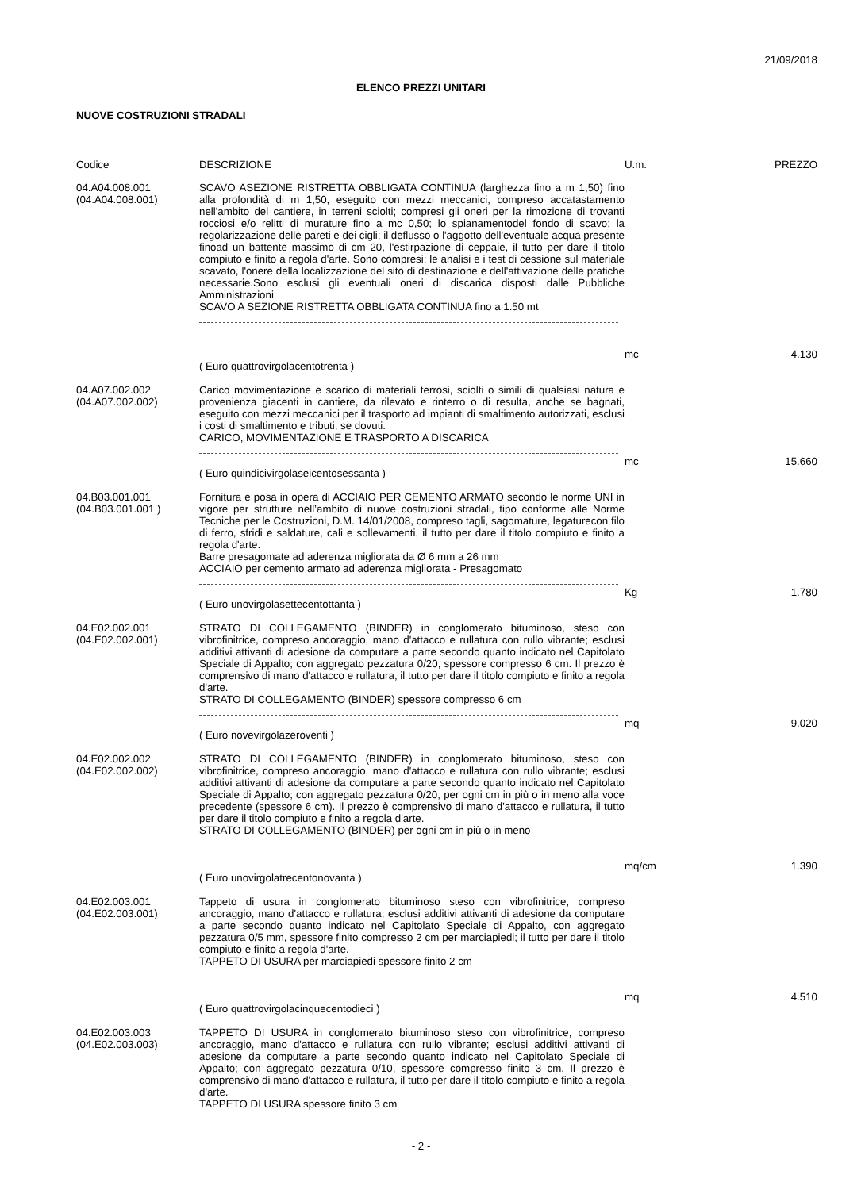21/09/2018
ELENCO PREZZI UNITARI
NUOVE COSTRUZIONI STRADALI
| Codice | DESCRIZIONE | U.m. | PREZZO |
| --- | --- | --- | --- |
| 04.A04.008.001 (04.A04.008.001) | SCAVO ASEZIONE RISTRETTA OBBLIGATA CONTINUA (larghezza fino a m 1,50) fino alla profondità di m 1,50, eseguito con mezzi meccanici, compreso accatastamento nell'ambito del cantiere, in terreni sciolti; compresi gli oneri per la rimozione di trovanti rocciosi e/o relitti di murature fino a mc 0,50; lo spianamentodel fondo di scavo; la regolarizzazione delle pareti e dei cigli; il deflusso o l'aggotto dell'eventuale acqua presente finoad un battente massimo di cm 20, l'estirpazione di ceppaie, il tutto per dare il titolo compiuto e finito a regola d'arte. Sono compresi: le analisi e i test di cessione sul materiale scavato, l'onere della localizzazione del sito di destinazione e dell'attivazione delle pratiche necessarie.Sono esclusi gli eventuali oneri di discarica disposti dalle Pubbliche Amministrazioni SCAVO A SEZIONE RISTRETTA OBBLIGATA CONTINUA fino a 1.50 mt | mc | 4.130 |
| | ( Euro quattrovirgolacentotrenta ) | | |
| 04.A07.002.002 (04.A07.002.002) | Carico movimentazione e scarico di materiali terrosi, sciolti o simili di qualsiasi natura e provenienza giacenti in cantiere, da rilevato e rinterro o di resulta, anche se bagnati, eseguito con mezzi meccanici per il trasporto ad impianti di smaltimento autorizzati, esclusi i costi di smaltimento e tributi, se dovuti. CARICO, MOVIMENTAZIONE E TRASPORTO A DISCARICA | mc | 15.660 |
| | ( Euro quindicivirgolaseicentosessanta ) | | |
| 04.B03.001.001 (04.B03.001.001 ) | Fornitura e posa in opera di ACCIAIO PER CEMENTO ARMATO secondo le norme UNI in vigore per strutture nell’ambito di nuove costruzioni stradali, tipo conforme alle Norme Tecniche per le Costruzioni, D.M. 14/01/2008, compreso tagli, sagomature, legaturecon filo di ferro, sfridi e saldature, cali e sollevamenti, il tutto per dare il titolo compiuto e finito a regola d'arte. Barre presagomate ad aderenza migliorata da Ø 6 mm a 26 mm ACCIAIO per cemento armato ad aderenza migliorata - Presagomato | Kg | 1.780 |
| | ( Euro unovirgolasettecentottanta ) | | |
| 04.E02.002.001 (04.E02.002.001) | STRATO DI COLLEGAMENTO (BINDER) in conglomerato bituminoso, steso con vibrofinitrice, compreso ancoraggio, mano d'attacco e rullatura con rullo vibrante; esclusi additivi attivanti di adesione da computare a parte secondo quanto indicato nel Capitolato Speciale di Appalto; con aggregato pezzatura 0/20, spessore compresso 6 cm. Il prezzo è comprensivo di mano d'attacco e rullatura, il tutto per dare il titolo compiuto e finito a regola d'arte. STRATO DI COLLEGAMENTO (BINDER) spessore compresso 6 cm | mq | 9.020 |
| | ( Euro novevirgolazeroventi ) | | |
| 04.E02.002.002 (04.E02.002.002) | STRATO DI COLLEGAMENTO (BINDER) in conglomerato bituminoso, steso con vibrofinitrice, compreso ancoraggio, mano d'attacco e rullatura con rullo vibrante; esclusi additivi attivanti di adesione da computare a parte secondo quanto indicato nel Capitolato Speciale di Appalto; con aggregato pezzatura 0/20, per ogni cm in più o in meno alla voce precedente (spessore 6 cm). Il prezzo è comprensivo di mano d'attacco e rullatura, il tutto per dare il titolo compiuto e finito a regola d'arte. STRATO DI COLLEGAMENTO (BINDER) per ogni cm in più o in meno | mq/cm | 1.390 |
| | ( Euro unovirgolatrecentonovanta ) | | |
| 04.E02.003.001 (04.E02.003.001) | Tappeto di usura in conglomerato bituminoso steso con vibrofinitrice, compreso ancoraggio, mano d'attacco e rullatura; esclusi additivi attivanti di adesione da computare a parte secondo quanto indicato nel Capitolato Speciale di Appalto, con aggregato pezzatura 0/5 mm, spessore finito compresso 2 cm per marciapiedi; il tutto per dare il titolo compiuto e finito a regola d'arte. TAPPETO DI USURA per marciapiedi spessore finito 2 cm | mq | 4.510 |
| | ( Euro quattrovirgolacinquecentodieci ) | | |
| 04.E02.003.003 (04.E02.003.003) | TAPPETO DI USURA in conglomerato bituminoso steso con vibrofinitrice, compreso ancoraggio, mano d'attacco e rullatura con rullo vibrante; esclusi additivi attivanti di adesione da computare a parte secondo quanto indicato nel Capitolato Speciale di Appalto; con aggregato pezzatura 0/10, spessore compresso finito 3 cm. Il prezzo è comprensivo di mano d'attacco e rullatura, il tutto per dare il titolo compiuto e finito a regola d'arte. TAPPETO DI USURA spessore finito 3 cm | | |
- 2 -